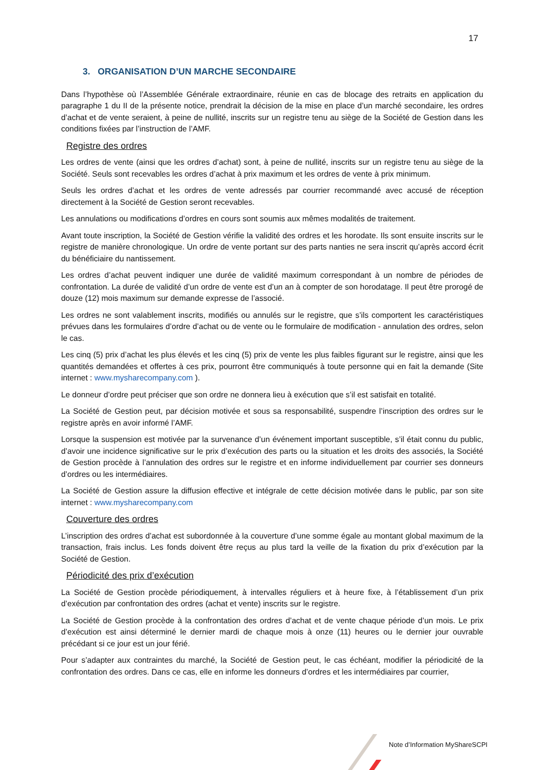17
3. ORGANISATION D’UN MARCHE SECONDAIRE
Dans l’hypothèse où l’Assemblée Générale extraordinaire, réunie en cas de blocage des retraits en application du paragraphe 1 du II de la présente notice, prendrait la décision de la mise en place d’un marché secondaire, les ordres d’achat et de vente seraient, à peine de nullité, inscrits sur un registre tenu au siège de la Société de Gestion dans les conditions fixées par l’instruction de l’AMF.
Registre des ordres
Les ordres de vente (ainsi que les ordres d’achat) sont, à peine de nullité, inscrits sur un registre tenu au siège de la Société. Seuls sont recevables les ordres d’achat à prix maximum et les ordres de vente à prix minimum.
Seuls les ordres d’achat et les ordres de vente adressés par courrier recommandé avec accusé de réception directement à la Société de Gestion seront recevables.
Les annulations ou modifications d’ordres en cours sont soumis aux mêmes modalités de traitement.
Avant toute inscription, la Société de Gestion vérifie la validité des ordres et les horodate. Ils sont ensuite inscrits sur le registre de manière chronologique. Un ordre de vente portant sur des parts nanties ne sera inscrit qu’après accord écrit du bénéficiaire du nantissement.
Les ordres d’achat peuvent indiquer une durée de validité maximum correspondant à un nombre de périodes de confrontation. La durée de validité d’un ordre de vente est d’un an à compter de son horodatage. Il peut être prorogé de douze (12) mois maximum sur demande expresse de l’associé.
Les ordres ne sont valablement inscrits, modifiés ou annulés sur le registre, que s’ils comportent les caractéristiques prévues dans les formulaires d’ordre d’achat ou de vente ou le formulaire de modification - annulation des ordres, selon le cas.
Les cinq (5) prix d’achat les plus élevés et les cinq (5) prix de vente les plus faibles figurant sur le registre, ainsi que les quantités demandées et offertes à ces prix, pourront être communiqués à toute personne qui en fait la demande (Site internet : www.mysharecompany.com ).
Le donneur d’ordre peut préciser que son ordre ne donnera lieu à exécution que s’il est satisfait en totalité.
La Société de Gestion peut, par décision motivée et sous sa responsabilité, suspendre l’inscription des ordres sur le registre après en avoir informé l’AMF.
Lorsque la suspension est motivée par la survenance d’un événement important susceptible, s’il était connu du public, d’avoir une incidence significative sur le prix d’exécution des parts ou la situation et les droits des associés, la Société de Gestion procède à l’annulation des ordres sur le registre et en informe individuellement par courrier ses donneurs d’ordres ou les intermédiaires.
La Société de Gestion assure la diffusion effective et intégrale de cette décision motivée dans le public, par son site internet : www.mysharecompany.com
Couverture des ordres
L’inscription des ordres d’achat est subordonnée à la couverture d’une somme égale au montant global maximum de la transaction, frais inclus. Les fonds doivent être reçus au plus tard la veille de la fixation du prix d’exécution par la Société de Gestion.
Périodicité des prix d’exécution
La Société de Gestion procède périodiquement, à intervalles réguliers et à heure fixe, à l’établissement d’un prix d’exécution par confrontation des ordres (achat et vente) inscrits sur le registre.
La Société de Gestion procède à la confrontation des ordres d’achat et de vente chaque période d’un mois. Le prix d’exécution est ainsi déterminé le dernier mardi de chaque mois à onze (11) heures ou le dernier jour ouvrable précédant si ce jour est un jour férié.
Pour s’adapter aux contraintes du marché, la Société de Gestion peut, le cas échéant, modifier la périodicité de la confrontation des ordres. Dans ce cas, elle en informe les donneurs d’ordres et les intermédiaires par courrier,
Note d’Information MyShareSCPI